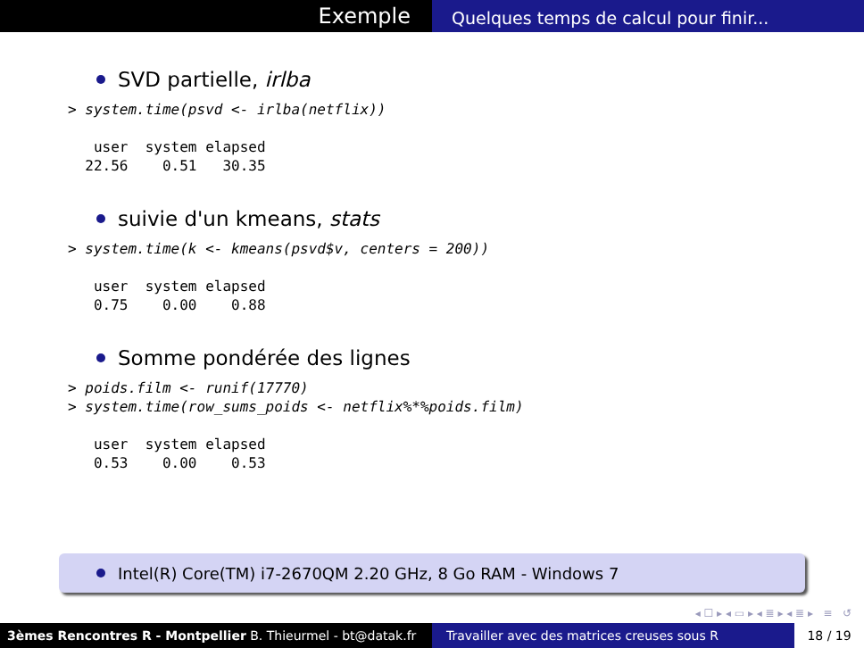Exemple
Quelques temps de calcul pour finir...
SVD partielle, irlba
> system.time(psvd <- irlba(netflix))

   user  system elapsed
  22.56    0.51   30.35
suivie d'un kmeans, stats
> system.time(k <- kmeans(psvd$v, centers = 200))

   user  system elapsed
   0.75    0.00    0.88
Somme pondérée des lignes
> poids.film <- runif(17770)
> system.time(row_sums_poids <- netflix%*%poids.film)

   user  system elapsed
   0.53    0.00    0.53
Intel(R) Core(TM) i7-2670QM 2.20 GHz, 8 Go RAM - Windows 7
◂ ☐ ▸ ◂ ▭ ▸ ◂ ≣ ▸ ◂ ≣ ▸ ≡ ↺
3èmes Rencontres R - Montpellier B. Thieurmel - bt@datak.fr
Travailler avec des matrices creuses sous R
18 / 19